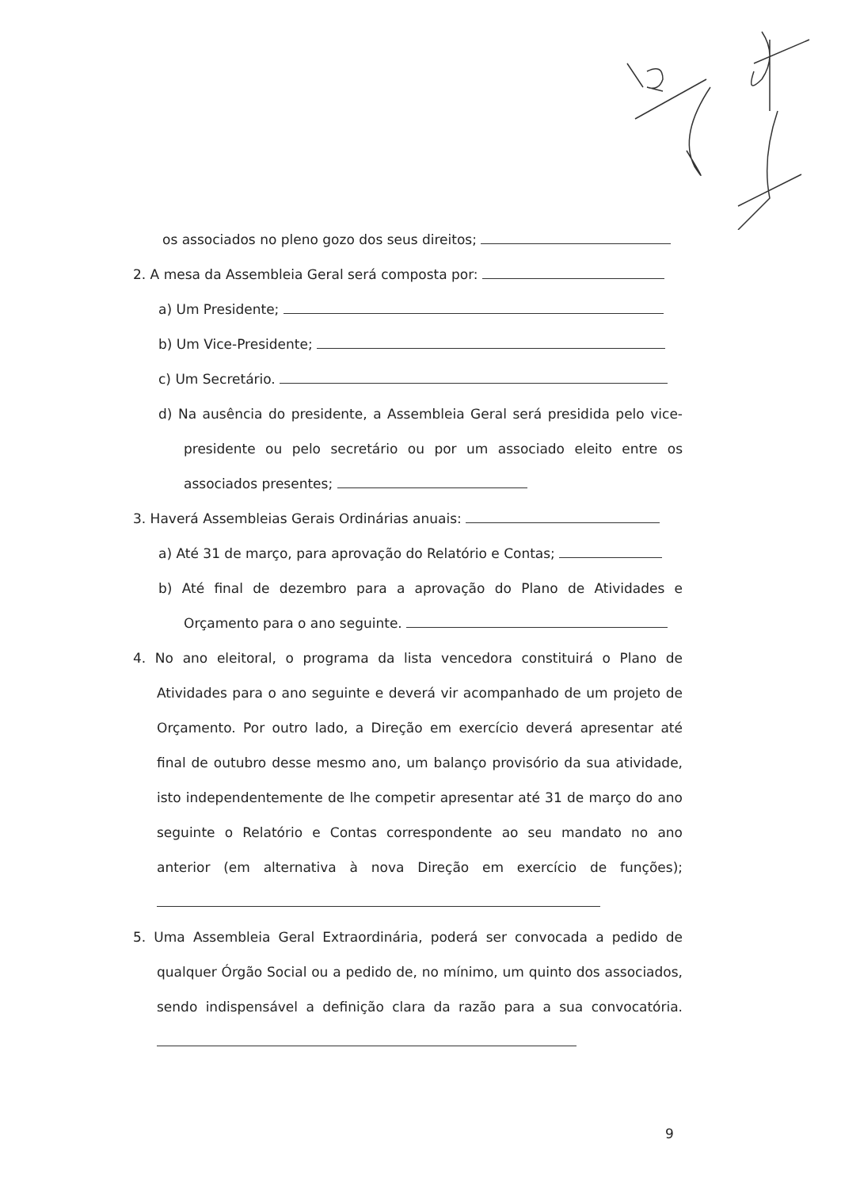os associados no pleno gozo dos seus direitos;
2. A mesa da Assembleia Geral será composta por:
a) Um Presidente;
b) Um Vice-Presidente;
c) Um Secretário.
d) Na ausência do presidente, a Assembleia Geral será presidida pelo vice-presidente ou pelo secretário ou por um associado eleito entre os associados presentes;
3. Haverá Assembleias Gerais Ordinárias anuais:
a) Até 31 de março, para aprovação do Relatório e Contas;
b) Até final de dezembro para a aprovação do Plano de Atividades e Orçamento para o ano seguinte.
4. No ano eleitoral, o programa da lista vencedora constituirá o Plano de Atividades para o ano seguinte e deverá vir acompanhado de um projeto de Orçamento. Por outro lado, a Direção em exercício deverá apresentar até final de outubro desse mesmo ano, um balanço provisório da sua atividade, isto independentemente de lhe competir apresentar até 31 de março do ano seguinte o Relatório e Contas correspondente ao seu mandato no ano anterior (em alternativa à nova Direção em exercício de funções);
5. Uma Assembleia Geral Extraordinária, poderá ser convocada a pedido de qualquer Órgão Social ou a pedido de, no mínimo, um quinto dos associados, sendo indispensável a definição clara da razão para a sua convocatória.
9